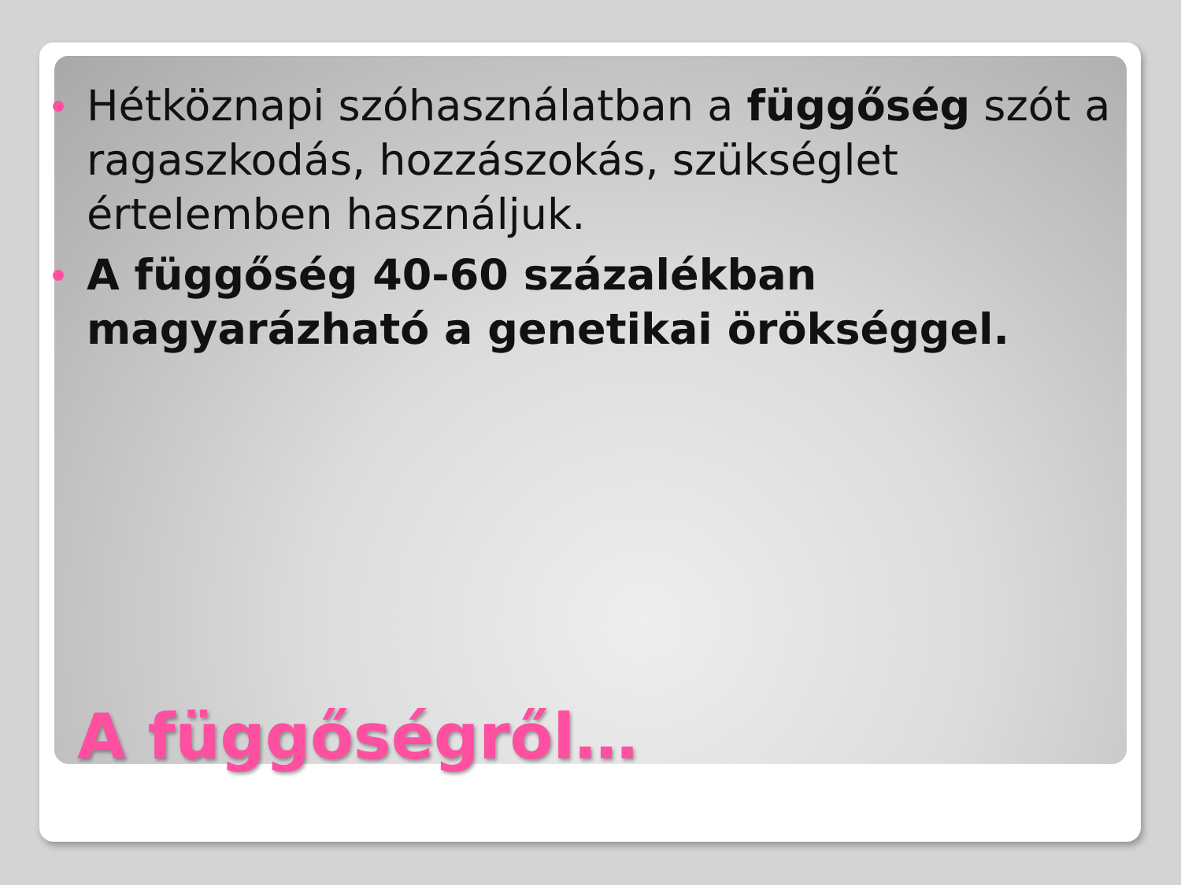Hétköznapi szóhasználatban a függőség szót a ragaszkodás, hozzászokás, szükséglet értelemben használjuk.
A függőség 40-60 százalékban magyarázható a genetikai örökséggel.
A függőségről…